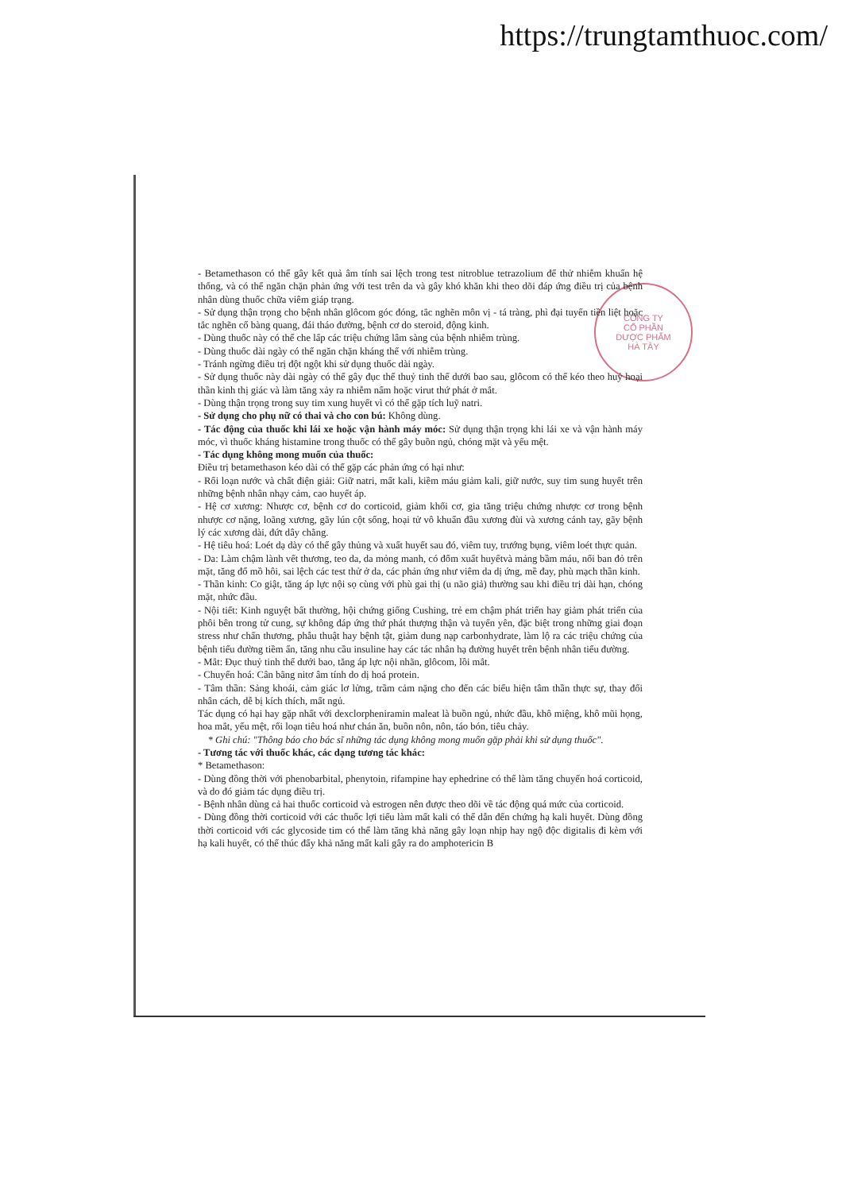https://trungtamthuoc.com/
CÔNG TY
CỔ PHẦN
DƯỢC PHẨM
HÀ TÂY
- Betamethason có thể gây kết quả âm tính sai lệch trong test nitroblue tetrazolium để thử nhiễm khuẩn hệ thống, và có thể ngăn chặn phản ứng với test trên da và gây khó khăn khi theo dõi đáp ứng điều trị của bệnh nhân dùng thuốc chữa viêm giáp trạng.
- Sử dụng thận trọng cho bệnh nhân glôcom góc đóng, tắc nghẽn môn vị - tá tràng, phì đại tuyến tiền liệt hoặc tắc nghẽn cổ bàng quang, đái tháo đường, bệnh cơ do steroid, động kinh.
- Dùng thuốc này có thể che lấp các triệu chứng lâm sàng của bệnh nhiễm trùng.
- Dùng thuốc dài ngày có thể ngăn chặn kháng thể với nhiễm trùng.
- Tránh ngừng điều trị đột ngột khi sử dụng thuốc dài ngày.
- Sử dụng thuốc này dài ngày có thể gây đục thể thuỷ tinh thể dưới bao sau, glôcom có thể kéo theo huỷ hoại thần kinh thị giác và làm tăng xảy ra nhiễm nấm hoặc virut thứ phát ở mắt.
- Dùng thận trọng trong suy tim xung huyết vì có thể gặp tích luỹ natri.
- Sử dụng cho phụ nữ có thai và cho con bú: Không dùng.
- Tác động của thuốc khi lái xe hoặc vận hành máy móc: Sử dụng thận trọng khi lái xe và vận hành máy móc, vì thuốc kháng histamine trong thuốc có thể gây buồn ngủ, chóng mặt và yếu mệt.
- Tác dụng không mong muốn của thuốc:
Điều trị betamethason kéo dài có thể gặp các phản ứng có hại như:
- Rối loạn nước và chất điện giải: Giữ natri, mất kali, kiềm máu giảm kali, giữ nước, suy tim sung huyết trên những bệnh nhân nhạy cảm, cao huyết áp.
- Hệ cơ xương: Nhược cơ, bệnh cơ do corticoid, giảm khối cơ, gia tăng triệu chứng nhược cơ trong bệnh nhược cơ nặng, loãng xương, gãy lún cột sống, hoại tử vô khuẩn đầu xương đùi và xương cánh tay, gãy bệnh lý các xương dài, đứt dây chằng.
- Hệ tiêu hoá: Loét dạ dày có thể gây thủng và xuất huyết sau đó, viêm tuy, trướng bụng, viêm loét thực quản.
- Da: Làm chậm lành vết thương, teo da, da mỏng manh, có đốm xuất huyếtvà mảng bầm máu, nổi ban đỏ trên mặt, tăng đổ mồ hôi, sai lệch các test thử ở da, các phản ứng như viêm da dị ứng, mề đay, phù mạch thần kinh.
- Thần kinh: Co giật, tăng áp lực nội sọ cùng với phù gai thị (u não giả) thường sau khi điều trị dài hạn, chóng mặt, nhức đầu.
- Nội tiết: Kinh nguyệt bất thường, hội chứng giống Cushing, trẻ em chậm phát triển hay giảm phát triển của phôi bên trong tử cung, sự không đáp ứng thứ phát thượng thận và tuyến yên, đặc biệt trong những giai đoạn stress như chấn thương, phẫu thuật hay bệnh tật, giảm dung nạp carbonhydrate, làm lộ ra các triệu chứng của bệnh tiểu đường tiềm ẩn, tăng nhu cầu insuline hay các tác nhân hạ đường huyết trên bệnh nhân tiểu đường.
- Mắt: Đục thuỷ tinh thể dưới bao, tăng áp lực nội nhãn, glôcom, lồi mắt.
- Chuyển hoá: Cân bằng nitơ âm tính do dị hoá protein.
- Tâm thần: Sảng khoái, cảm giác lơ lửng, trầm cảm nặng cho đến các biểu hiện tâm thần thực sự, thay đổi nhân cách, dễ bị kích thích, mất ngủ.
Tác dụng có hại hay gặp nhất với dexclorpheniramin maleat là buồn ngủ, nhức đầu, khô miệng, khô mũi họng, hoa mắt, yếu mệt, rối loạn tiêu hoá như chán ăn, buồn nôn, nôn, táo bón, tiêu chảy.
* Ghi chú: "Thông báo cho bác sĩ những tác dụng không mong muốn gặp phải khi sử dụng thuốc".
- Tương tác với thuốc khác, các dạng tương tác khác:
* Betamethason:
- Dùng đồng thời với phenobarbital, phenytoin, rifampine hay ephedrine có thể làm tăng chuyển hoá corticoid, và do đó giảm tác dụng điều trị.
- Bệnh nhân dùng cả hai thuốc corticoid và estrogen nên được theo dõi về tác động quá mức của corticoid.
- Dùng đồng thời corticoid với các thuốc lợi tiểu làm mất kali có thể dẫn đến chứng hạ kali huyết. Dùng đồng thời corticoid với các glycoside tim có thể làm tăng khả năng gây loạn nhịp hay ngộ độc digitalis đi kèm với hạ kali huyết, có thể thúc đẩy khả năng mất kali gây ra do amphotericin B